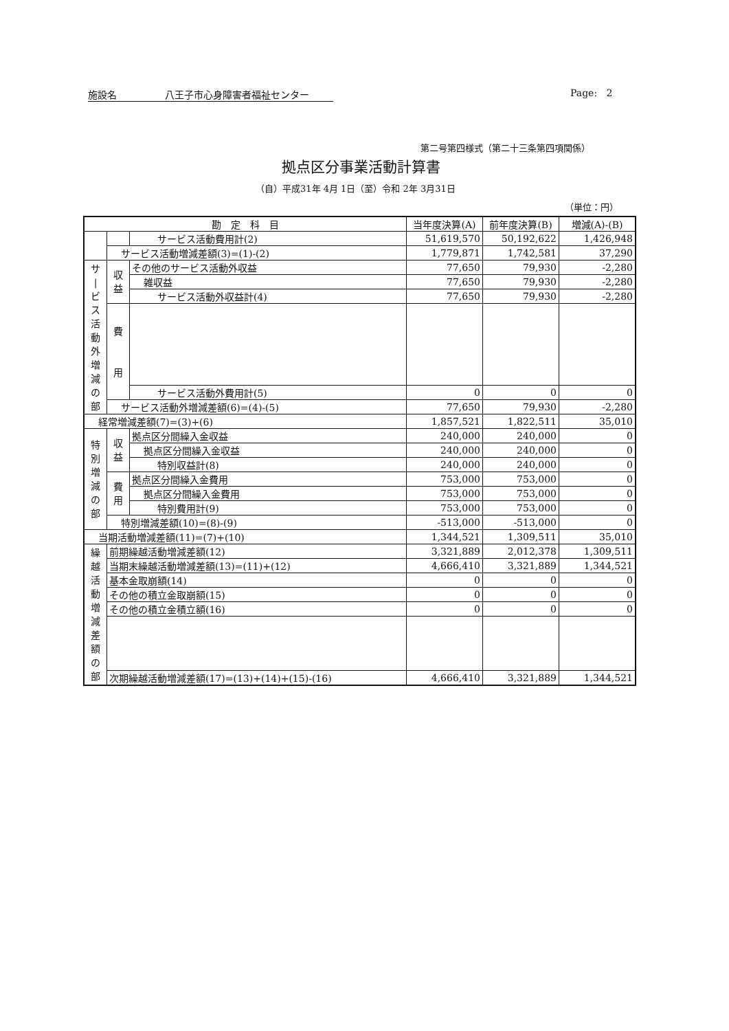施設名 八王子市心身障害者福祉センター Page: 2
第二号第四様式（第二十三条第四項関係）
拠点区分事業活動計算書
（自）平成31年 4月 1日（至）令和 2年 3月31日
（単位：円）
| 勘 定 科 目 | | | 当年度決算(A) | 前年度決算(B) | 増減(A)-(B) |
| --- | --- | --- | --- | --- | --- |
| | | サービス活動費用計(2) | 51,619,570 | 50,192,622 | 1,426,948 |
| | サービス活動増減差額(3)=(1)-(2) | | 1,779,871 | 1,742,581 | 37,290 |
| サ / ビ ス 活 動 外 増 減 の 部 | 収 益 | その他のサービス活動外収益 | 77,650 | 79,930 | -2,280 |
| | | 雑収益 | 77,650 | 79,930 | -2,280 |
| | | サービス活動外収益計(4) | 77,650 | 79,930 | -2,280 |
| | 費 用 | | | | |
| | | サービス活動外費用計(5) | 0 | 0 | 0 |
| | サービス活動外増減差額(6)=(4)-(5) | | 77,650 | 79,930 | -2,280 |
| 経常増減差額(7)=(3)+(6) | | | 1,857,521 | 1,822,511 | 35,010 |
| 特 別 増 減 の 部 | 収 益 | 拠点区分間繰入金収益 | 240,000 | 240,000 | 0 |
| | | 拠点区分間繰入金収益 | 240,000 | 240,000 | 0 |
| | | 特別収益計(8) | 240,000 | 240,000 | 0 |
| | 費 用 | 拠点区分間繰入金費用 | 753,000 | 753,000 | 0 |
| | | 拠点区分間繰入金費用 | 753,000 | 753,000 | 0 |
| | | 特別費用計(9) | 753,000 | 753,000 | 0 |
| | 特別増減差額(10)=(8)-(9) | | -513,000 | -513,000 | 0 |
| 当期活動増減差額(11)=(7)+(10) | | | 1,344,521 | 1,309,511 | 35,010 |
| 繰 越 活 動 増 減 差 額 の 部 | 前期繰越活動増減差額(12) | | 3,321,889 | 2,012,378 | 1,309,511 |
| | 当期末繰越活動増減差額(13)=(11)+(12) | | 4,666,410 | 3,321,889 | 1,344,521 |
| | 基本金取崩額(14) | | 0 | 0 | 0 |
| | その他の積立金取崩額(15) | | 0 | 0 | 0 |
| | その他の積立金積立額(16) | | 0 | 0 | 0 |
| | 次期繰越活動増減差額(17)=(13)+(14)+(15)-(16) | | 4,666,410 | 3,321,889 | 1,344,521 |